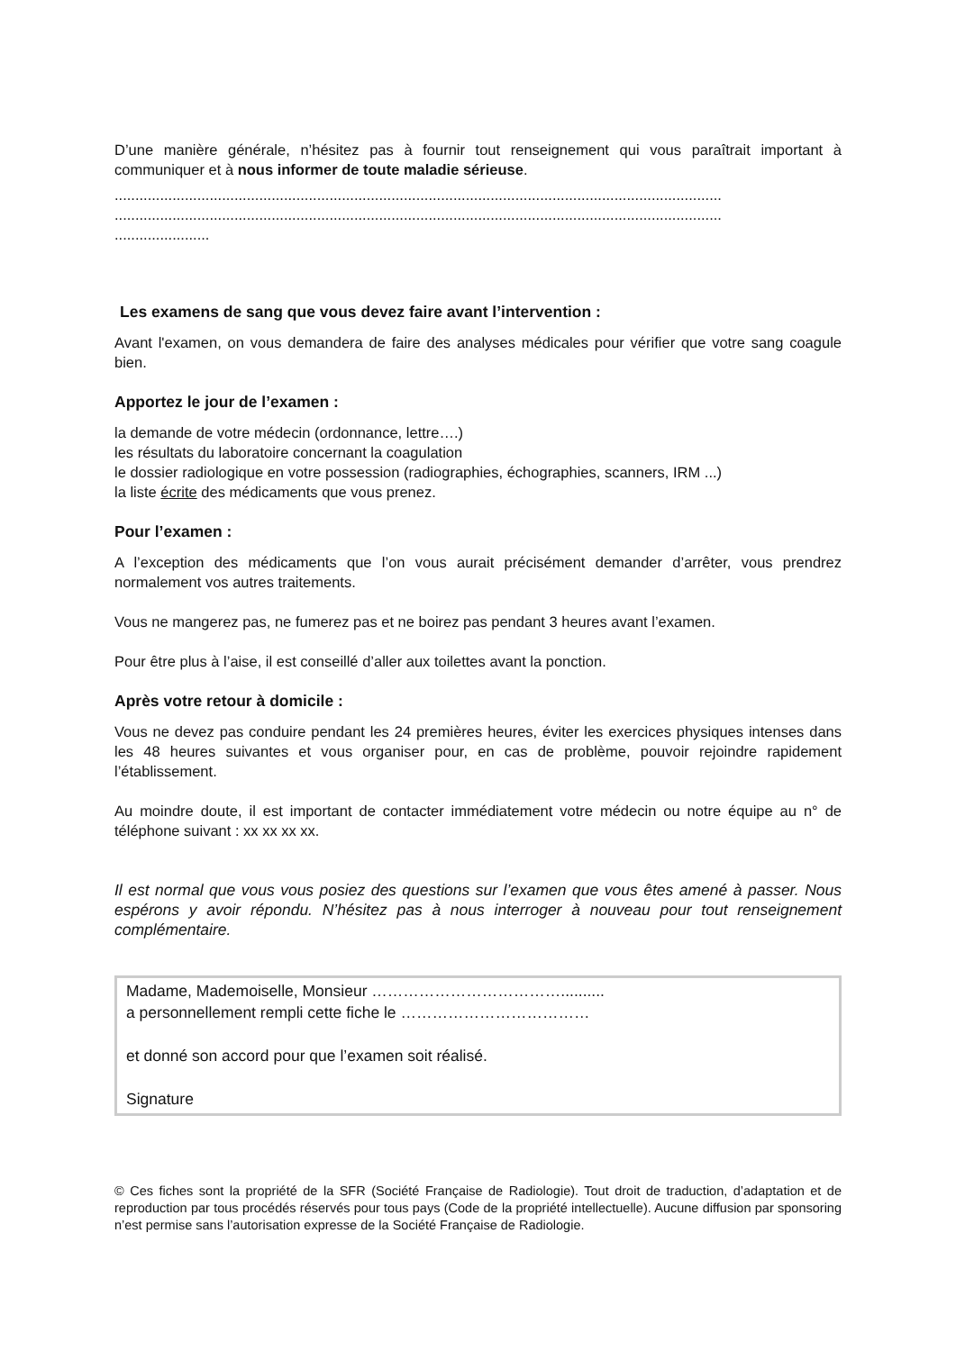D’une manière générale, n’hésitez pas à fournir tout renseignement qui vous paraîtrait important à communiquer et à nous informer de toute maladie sérieuse.
...................................................................................................................................................
...................................................................................................................................................
.......................
Les examens de sang que vous devez faire avant l’intervention :
Avant l'examen, on vous demandera de faire des analyses médicales pour vérifier que votre sang coagule bien.
Apportez le jour de l’examen :
la demande de votre médecin (ordonnance, lettre….)
les résultats du laboratoire concernant la coagulation
le dossier radiologique en votre possession (radiographies, échographies, scanners, IRM ...)
la liste écrite des médicaments que vous prenez.
Pour l’examen :
A l’exception des médicaments que l’on vous aurait précisément demander d’arrêter, vous prendrez normalement vos autres traitements.
Vous ne mangerez pas, ne fumerez pas et ne boirez pas pendant 3 heures avant l’examen.
Pour être plus à l’aise, il est conseillé d’aller aux toilettes avant la ponction.
Après votre retour à domicile :
Vous ne devez pas conduire pendant les 24 premières heures, éviter les exercices physiques intenses dans les 48 heures suivantes et vous organiser pour, en cas de problème, pouvoir rejoindre rapidement l’établissement.
Au moindre doute, il est important de contacter immédiatement votre médecin ou notre équipe au n° de téléphone suivant : xx xx xx xx.
Il est normal que vous vous posiez des questions sur l’examen que vous êtes amené à passer. Nous espérons y avoir répondu. N’hésitez pas à nous interroger à nouveau pour tout renseignement complémentaire.
Madame, Mademoiselle, Monsieur ………………………………..........
a personnellement rempli cette fiche le ………………………………
et donné son accord pour que l’examen soit réalisé.
Signature
© Ces fiches sont la propriété de la SFR (Société Française de Radiologie). Tout droit de traduction, d’adaptation et de reproduction par tous procédés réservés pour tous pays (Code de la propriété intellectuelle). Aucune diffusion par sponsoring n’est permise sans l’autorisation expresse de la Société Française de Radiologie.